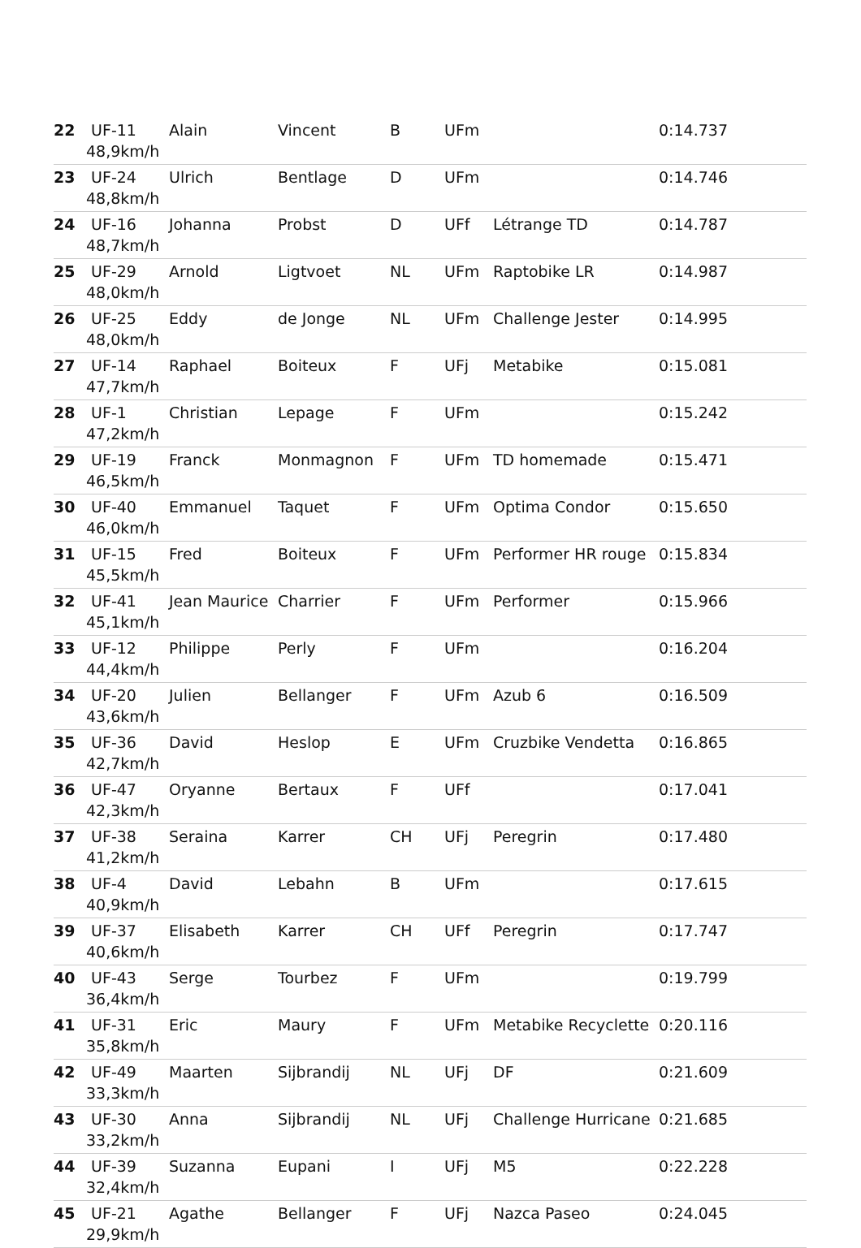| 22 | UF-11 48,9km/h | Alain | Vincent | B | UFm | | 0:14.737 |
| 23 | UF-24 48,8km/h | Ulrich | Bentlage | D | UFm | | 0:14.746 |
| 24 | UF-16 48,7km/h | Johanna | Probst | D | UFf | Létrange TD | 0:14.787 |
| 25 | UF-29 48,0km/h | Arnold | Ligtvoet | NL | UFm | Raptobike LR | 0:14.987 |
| 26 | UF-25 48,0km/h | Eddy | de Jonge | NL | UFm | Challenge Jester | 0:14.995 |
| 27 | UF-14 47,7km/h | Raphael | Boiteux | F | UFj | Metabike | 0:15.081 |
| 28 | UF-1 47,2km/h | Christian | Lepage | F | UFm | | 0:15.242 |
| 29 | UF-19 46,5km/h | Franck | Monmagnon | F | UFm | TD homemade | 0:15.471 |
| 30 | UF-40 46,0km/h | Emmanuel | Taquet | F | UFm | Optima Condor | 0:15.650 |
| 31 | UF-15 45,5km/h | Fred | Boiteux | F | UFm | Performer HR rouge | 0:15.834 |
| 32 | UF-41 45,1km/h | Jean Maurice | Charrier | F | UFm | Performer | 0:15.966 |
| 33 | UF-12 44,4km/h | Philippe | Perly | F | UFm | | 0:16.204 |
| 34 | UF-20 43,6km/h | Julien | Bellanger | F | UFm | Azub 6 | 0:16.509 |
| 35 | UF-36 42,7km/h | David | Heslop | E | UFm | Cruzbike Vendetta | 0:16.865 |
| 36 | UF-47 42,3km/h | Oryanne | Bertaux | F | UFf | | 0:17.041 |
| 37 | UF-38 41,2km/h | Seraina | Karrer | CH | UFj | Peregrin | 0:17.480 |
| 38 | UF-4 40,9km/h | David | Lebahn | B | UFm | | 0:17.615 |
| 39 | UF-37 40,6km/h | Elisabeth | Karrer | CH | UFf | Peregrin | 0:17.747 |
| 40 | UF-43 36,4km/h | Serge | Tourbez | F | UFm | | 0:19.799 |
| 41 | UF-31 35,8km/h | Eric | Maury | F | UFm | Metabike Recyclette | 0:20.116 |
| 42 | UF-49 33,3km/h | Maarten | Sijbrandij | NL | UFj | DF | 0:21.609 |
| 43 | UF-30 33,2km/h | Anna | Sijbrandij | NL | UFj | Challenge Hurricane | 0:21.685 |
| 44 | UF-39 32,4km/h | Suzanna | Eupani | I | UFj | M5 | 0:22.228 |
| 45 | UF-21 29,9km/h | Agathe | Bellanger | F | UFj | Nazca Paseo | 0:24.045 |